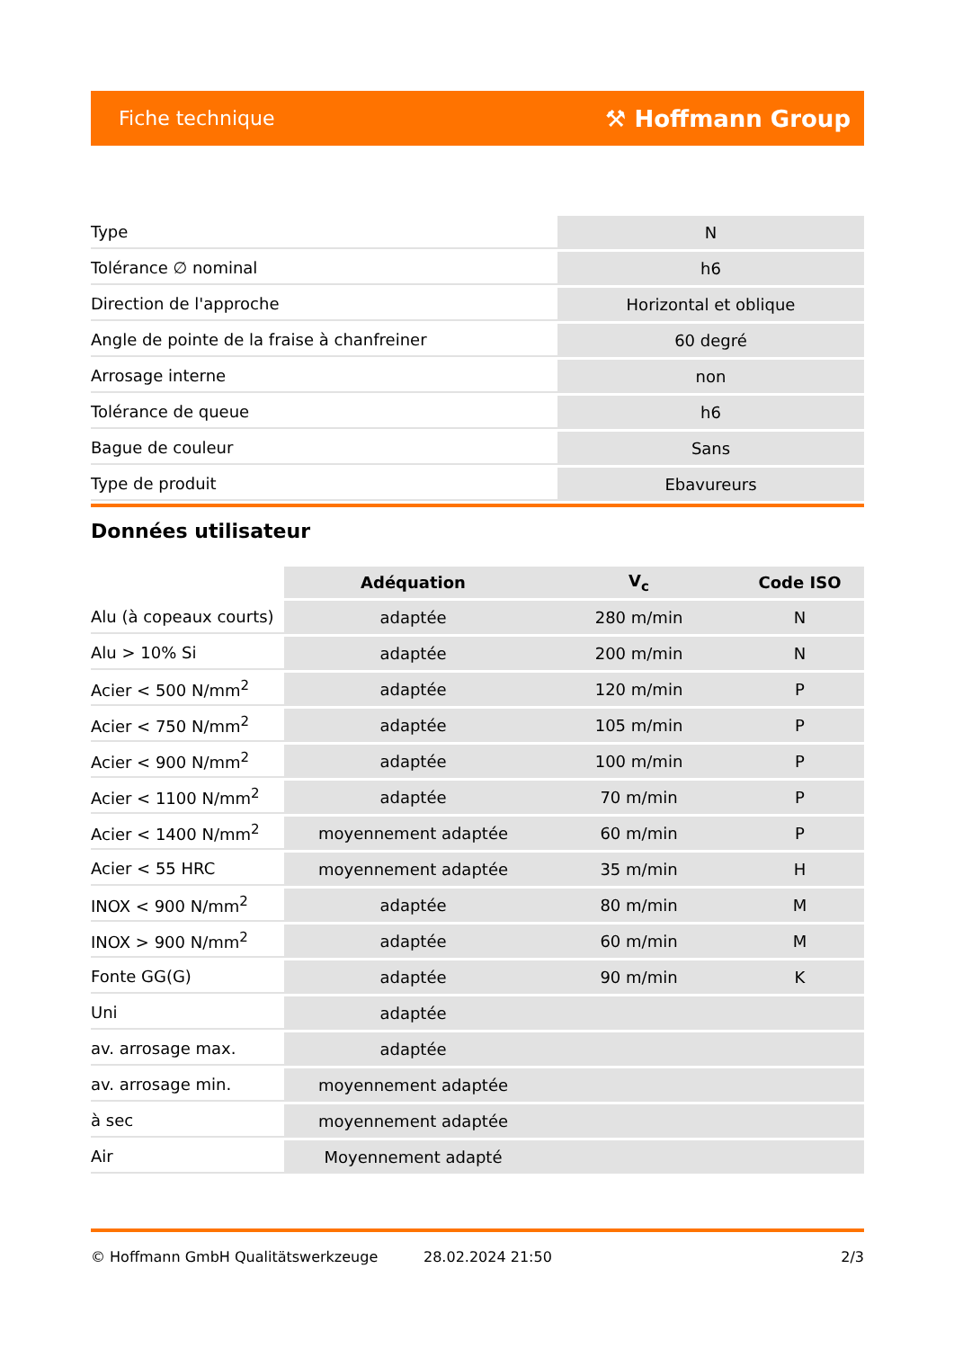Fiche technique ⚒ Hoffmann Group
| Type | N |
| Tolérance ∅ nominal | h6 |
| Direction de l'approche | Horizontal et oblique |
| Angle de pointe de la fraise à chanfreiner | 60 degré |
| Arrosage interne | non |
| Tolérance de queue | h6 |
| Bague de couleur | Sans |
| Type de produit | Ebavureurs |
Données utilisateur
| | Adéquation | V<sub>c</sub> | Code ISO |
| --- | --- | --- | --- |
| Alu (à copeaux courts) | adaptée | 280 m/min | N |
| Alu > 10% Si | adaptée | 200 m/min | N |
| Acier < 500 N/mm<sup>2</sup> | adaptée | 120 m/min | P |
| Acier < 750 N/mm<sup>2</sup> | adaptée | 105 m/min | P |
| Acier < 900 N/mm<sup>2</sup> | adaptée | 100 m/min | P |
| Acier < 1100 N/mm<sup>2</sup> | adaptée | 70 m/min | P |
| Acier < 1400 N/mm<sup>2</sup> | moyennement adaptée | 60 m/min | P |
| Acier < 55 HRC | moyennement adaptée | 35 m/min | H |
| INOX < 900 N/mm<sup>2</sup> | adaptée | 80 m/min | M |
| INOX > 900 N/mm<sup>2</sup> | adaptée | 60 m/min | M |
| Fonte GG(G) | adaptée | 90 m/min | K |
| Uni | adaptée | | |
| av. arrosage max. | adaptée | | |
| av. arrosage min. | moyennement adaptée | | |
| à sec | moyennement adaptée | | |
| Air | Moyennement adapté | | |
© Hoffmann GmbH Qualitätswerkzeuge 28.02.2024 21:50 2/3